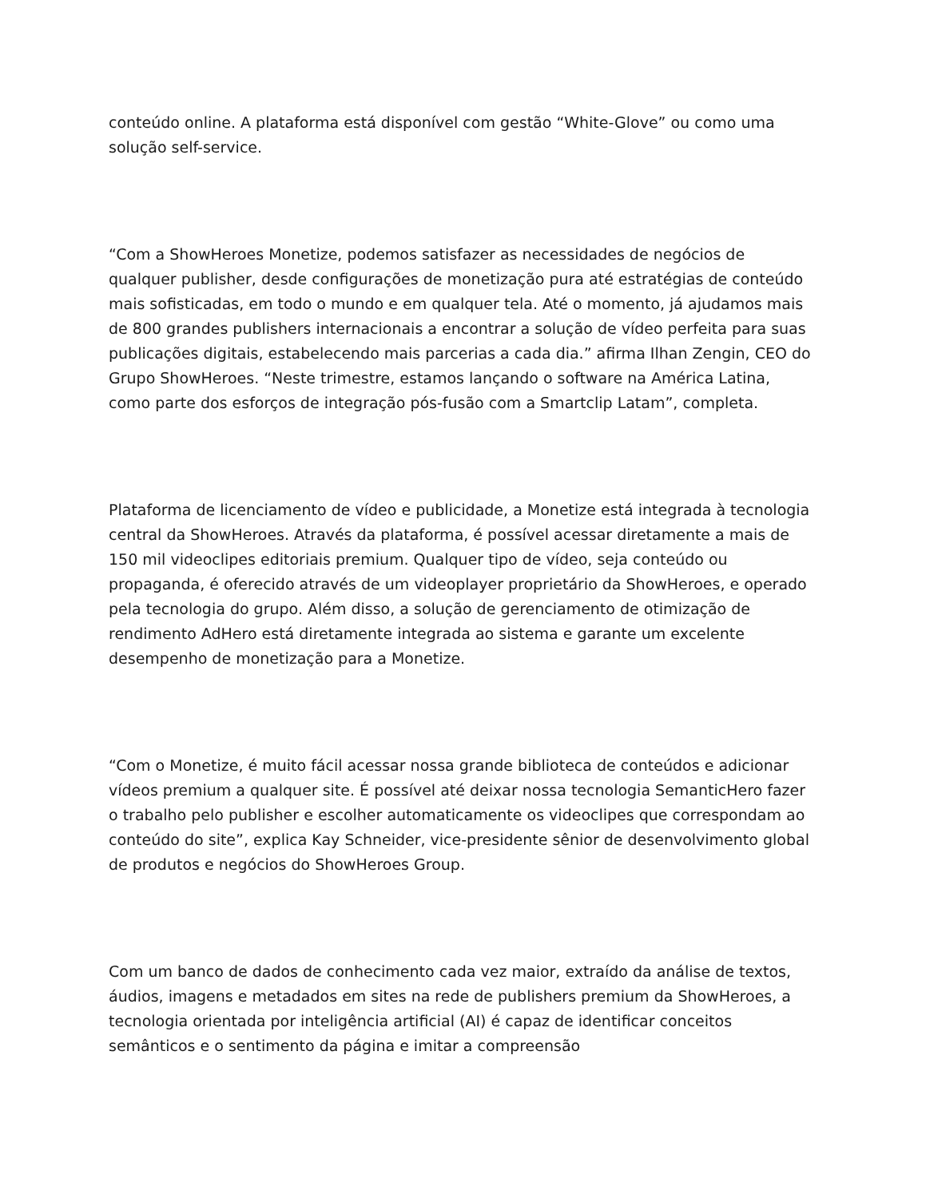conteúdo online. A plataforma está disponível com gestão “White-Glove” ou como uma solução self-service.
“Com a ShowHeroes Monetize, podemos satisfazer as necessidades de negócios de qualquer publisher, desde configurações de monetização pura até estratégias de conteúdo mais sofisticadas, em todo o mundo e em qualquer tela. Até o momento, já ajudamos mais de 800 grandes publishers internacionais a encontrar a solução de vídeo perfeita para suas publicações digitais, estabelecendo mais parcerias a cada dia.” afirma Ilhan Zengin, CEO do Grupo ShowHeroes. “Neste trimestre, estamos lançando o software na América Latina, como parte dos esforços de integração pós-fusão com a Smartclip Latam”, completa.
Plataforma de licenciamento de vídeo e publicidade, a Monetize está integrada à tecnologia central da ShowHeroes. Através da plataforma, é possível acessar diretamente a mais de 150 mil videoclipes editoriais premium. Qualquer tipo de vídeo, seja conteúdo ou propaganda, é oferecido através de um videoplayer proprietário da ShowHeroes, e operado pela tecnologia do grupo. Além disso, a solução de gerenciamento de otimização de rendimento AdHero está diretamente integrada ao sistema e garante um excelente desempenho de monetização para a Monetize.
“Com o Monetize, é muito fácil acessar nossa grande biblioteca de conteúdos e adicionar vídeos premium a qualquer site. É possível até deixar nossa tecnologia SemanticHero fazer o trabalho pelo publisher e escolher automaticamente os videoclipes que correspondam ao conteúdo do site”, explica Kay Schneider, vice-presidente sênior de desenvolvimento global de produtos e negócios do ShowHeroes Group.
Com um banco de dados de conhecimento cada vez maior, extraído da análise de textos, áudios, imagens e metadados em sites na rede de publishers premium da ShowHeroes, a tecnologia orientada por inteligência artificial (AI) é capaz de identificar conceitos semânticos e o sentimento da página e imitar a compreensão